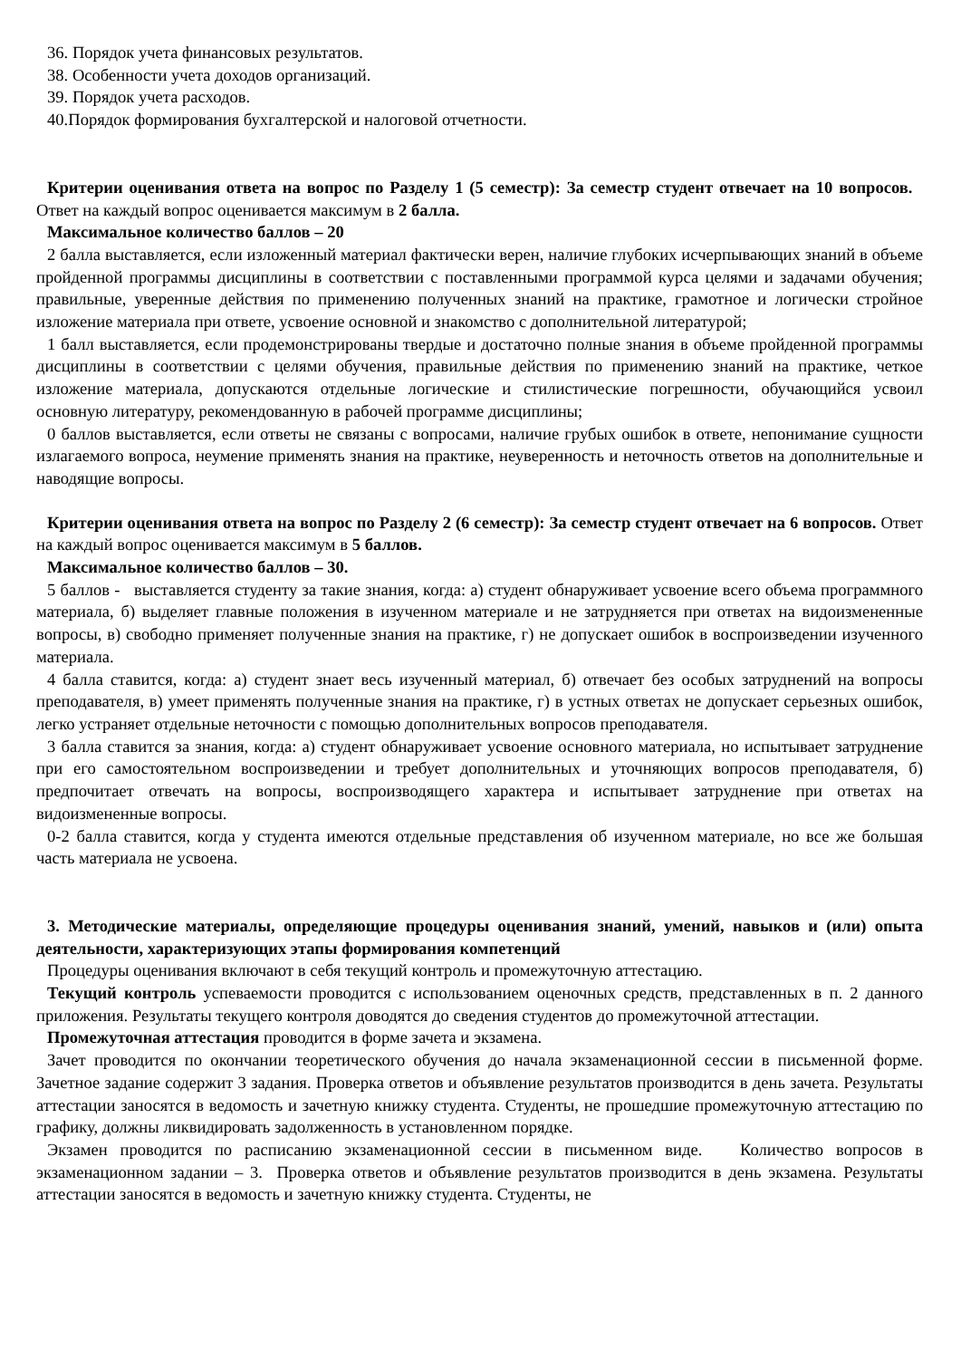36. Порядок учета финансовых результатов.
38. Особенности учета доходов организаций.
39. Порядок учета расходов.
40.Порядок формирования бухгалтерской и налоговой отчетности.
Критерии оценивания ответа на вопрос по Разделу 1 (5 семестр): За семестр студент отвечает на 10 вопросов. Ответ на каждый вопрос оценивается максимум в 2 балла.
Максимальное количество баллов – 20
2 балла выставляется, если изложенный материал фактически верен, наличие глубоких исчерпывающих знаний в объеме пройденной программы дисциплины в соответствии с поставленными программой курса целями и задачами обучения; правильные, уверенные действия по применению полученных знаний на практике, грамотное и логически стройное изложение материала при ответе, усвоение основной и знакомство с дополнительной литературой;
1 балл выставляется, если продемонстрированы твердые и достаточно полные знания в объеме пройденной программы дисциплины в соответствии с целями обучения, правильные действия по применению знаний на практике, четкое изложение материала, допускаются отдельные логические и стилистические погрешности, обучающийся усвоил основную литературу, рекомендованную в рабочей программе дисциплины;
0 баллов выставляется, если ответы не связаны с вопросами, наличие грубых ошибок в ответе, непонимание сущности излагаемого вопроса, неумение применять знания на практике, неуверенность и неточность ответов на дополнительные и наводящие вопросы.
Критерии оценивания ответа на вопрос по Разделу 2 (6 семестр): За семестр студент отвечает на 6 вопросов. Ответ на каждый вопрос оценивается максимум в 5 баллов.
Максимальное количество баллов – 30.
5 баллов - выставляется студенту за такие знания, когда: а) студент обнаруживает усвоение всего объема программного материала, б) выделяет главные положения в изученном материале и не затрудняется при ответах на видоизмененные вопросы, в) свободно применяет полученные знания на практике, г) не допускает ошибок в воспроизведении изученного материала.
4 балла ставится, когда: а) студент знает весь изученный материал, б) отвечает без особых затруднений на вопросы преподавателя, в) умеет применять полученные знания на практике, г) в устных ответах не допускает серьезных ошибок, легко устраняет отдельные неточности с помощью дополнительных вопросов преподавателя.
3 балла ставится за знания, когда: а) студент обнаруживает усвоение основного материала, но испытывает затруднение при его самостоятельном воспроизведении и требует дополнительных и уточняющих вопросов преподавателя, б) предпочитает отвечать на вопросы, воспроизводящего характера и испытывает затруднение при ответах на видоизмененные вопросы.
0-2 балла ставится, когда у студента имеются отдельные представления об изученном материале, но все же большая часть материала не усвоена.
3. Методические материалы, определяющие процедуры оценивания знаний, умений, навыков и (или) опыта деятельности, характеризующих этапы формирования компетенций
Процедуры оценивания включают в себя текущий контроль и промежуточную аттестацию.
Текущий контроль успеваемости проводится с использованием оценочных средств, представленных в п. 2 данного приложения. Результаты текущего контроля доводятся до сведения студентов до промежуточной аттестации.
Промежуточная аттестация проводится в форме зачета и экзамена.
Зачет проводится по окончании теоретического обучения до начала экзаменационной сессии в письменной форме. Зачетное задание содержит 3 задания. Проверка ответов и объявление результатов производится в день зачета. Результаты аттестации заносятся в ведомость и зачетную книжку студента. Студенты, не прошедшие промежуточную аттестацию по графику, должны ликвидировать задолженность в установленном порядке.
Экзамен проводится по расписанию экзаменационной сессии в письменном виде. Количество вопросов в экзаменационном задании – 3. Проверка ответов и объявление результатов производится в день экзамена. Результаты аттестации заносятся в ведомость и зачетную книжку студента. Студенты, не